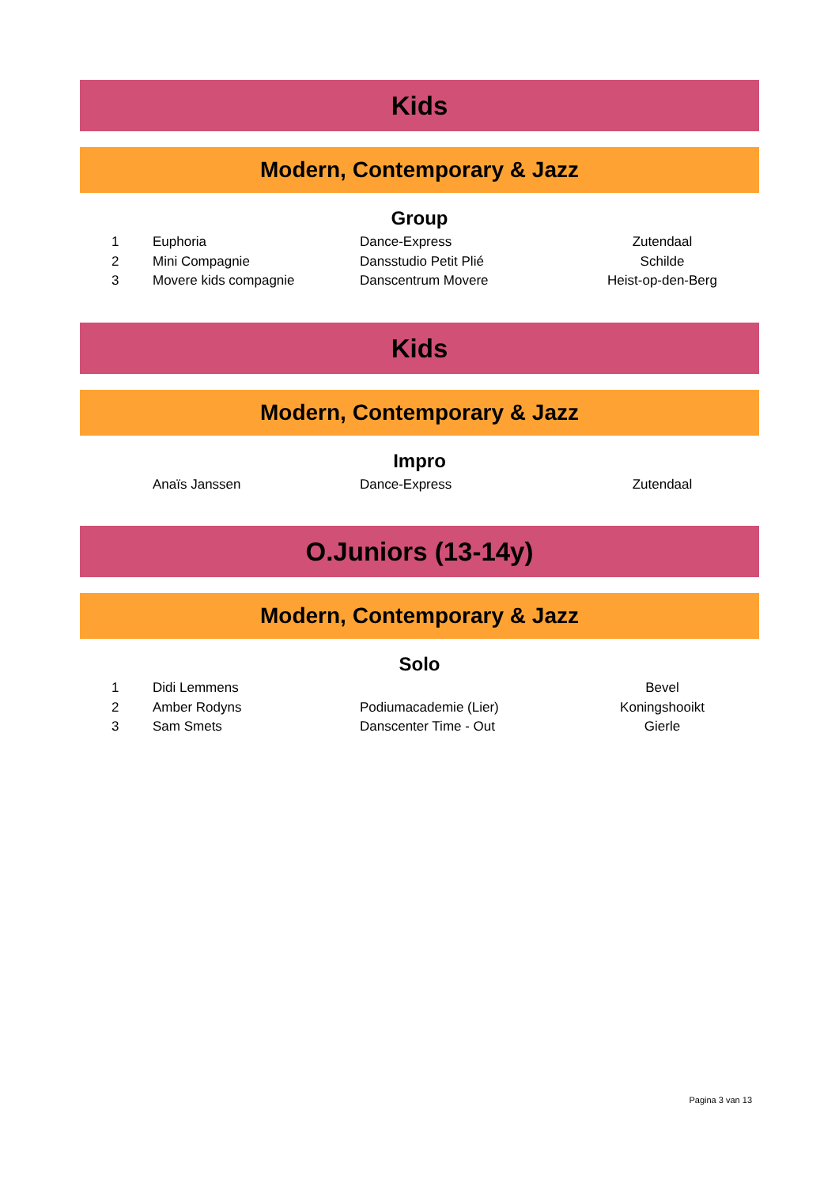Kids
Modern, Contemporary & Jazz
Group
| 1 | Euphoria | Dance-Express | Zutendaal |
| 2 | Mini Compagnie | Dansstudio Petit Plié | Schilde |
| 3 | Movere kids compagnie | Danscentrum Movere | Heist-op-den-Berg |
Kids
Modern, Contemporary & Jazz
Impro
| | Anaïs Janssen | Dance-Express | Zutendaal |
O.Juniors (13-14y)
Modern, Contemporary & Jazz
Solo
| 1 | Didi Lemmens | | Bevel |
| 2 | Amber Rodyns | Podiumacademie (Lier) | Koningshooikt |
| 3 | Sam Smets | Danscenter Time - Out | Gierle |
Pagina 3 van 13